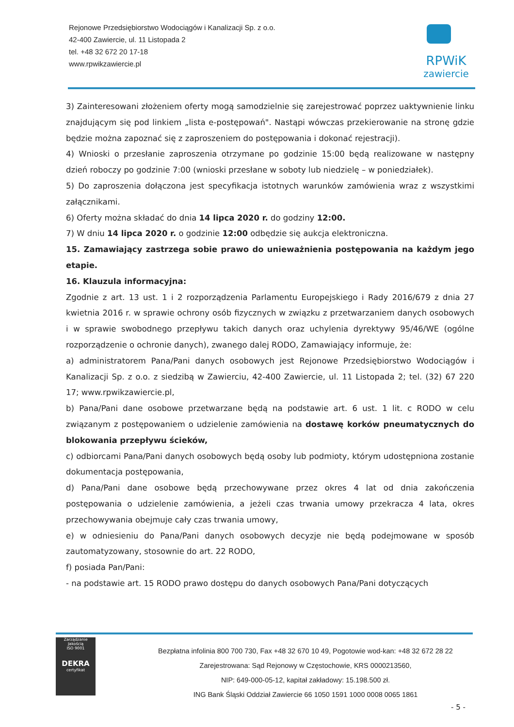Rejonowe Przedsiębiorstwo Wodociągów i Kanalizacji Sp. z o.o.
42-400 Zawiercie, ul. 11 Listopada 2
tel. +48 32 672 20 17-18
www.rpwikzawiercie.pl
RPWiK
zawiercie
3) Zainteresowani złożeniem oferty mogą samodzielnie się zarejestrować poprzez uaktywnienie linku znajdującym się pod linkiem „lista e-postępowań". Nastąpi wówczas przekierowanie na stronę gdzie będzie można zapoznać się z zaproszeniem do postępowania i dokonać rejestracji).
4) Wnioski o przesłanie zaproszenia otrzymane po godzinie 15:00 będą realizowane w następny dzień roboczy po godzinie 7:00 (wnioski przesłane w soboty lub niedzielę – w poniedziałek).
5) Do zaproszenia dołączona jest specyfikacja istotnych warunków zamówienia wraz z wszystkimi załącznikami.
6) Oferty można składać do dnia 14 lipca 2020 r. do godziny 12:00.
7) W dniu 14 lipca 2020 r. o godzinie 12:00 odbędzie się aukcja elektroniczna.
15. Zamawiający zastrzega sobie prawo do unieważnienia postępowania na każdym jego etapie.
16. Klauzula informacyjna:
Zgodnie z art. 13 ust. 1 i 2 rozporządzenia Parlamentu Europejskiego i Rady 2016/679 z dnia 27 kwietnia 2016 r. w sprawie ochrony osób fizycznych w związku z przetwarzaniem danych osobowych i w sprawie swobodnego przepływu takich danych oraz uchylenia dyrektywy 95/46/WE (ogólne rozporządzenie o ochronie danych), zwanego dalej RODO, Zamawiający informuje, że:
a) administratorem Pana/Pani danych osobowych jest Rejonowe Przedsiębiorstwo Wodociągów i Kanalizacji Sp. z o.o. z siedzibą w Zawierciu, 42-400 Zawiercie, ul. 11 Listopada 2; tel. (32) 67 220 17; www.rpwikzawiercie.pl,
b) Pana/Pani dane osobowe przetwarzane będą na podstawie art. 6 ust. 1 lit. c RODO w celu związanym z postępowaniem o udzielenie zamówienia na dostawę korków pneumatycznych do blokowania przepływu ścieków,
c) odbiorcami Pana/Pani danych osobowych będą osoby lub podmioty, którym udostępniona zostanie dokumentacja postępowania,
d) Pana/Pani dane osobowe będą przechowywane przez okres 4 lat od dnia zakończenia postępowania o udzielenie zamówienia, a jeżeli czas trwania umowy przekracza 4 lata, okres przechowywania obejmuje cały czas trwania umowy,
e) w odniesieniu do Pana/Pani danych osobowych decyzje nie będą podejmowane w sposób zautomatyzowany, stosownie do art. 22 RODO,
f) posiada Pan/Pani:
- na podstawie art. 15 RODO prawo dostępu do danych osobowych Pana/Pani dotyczących
Zarządzanie Jakością
ISO 9001
DEKRA
certyfikat
Bezpłatna infolinia 800 700 730, Fax +48 32 670 10 49, Pogotowie wod-kan: +48 32 672 28 22
Zarejestrowana: Sąd Rejonowy w Częstochowie, KRS 0000213560,
NIP: 649-000-05-12, kapitał zakładowy: 15.198.500 zł.
ING Bank Śląski Oddział Zawiercie 66 1050 1591 1000 0008 0065 1861
- 5 -